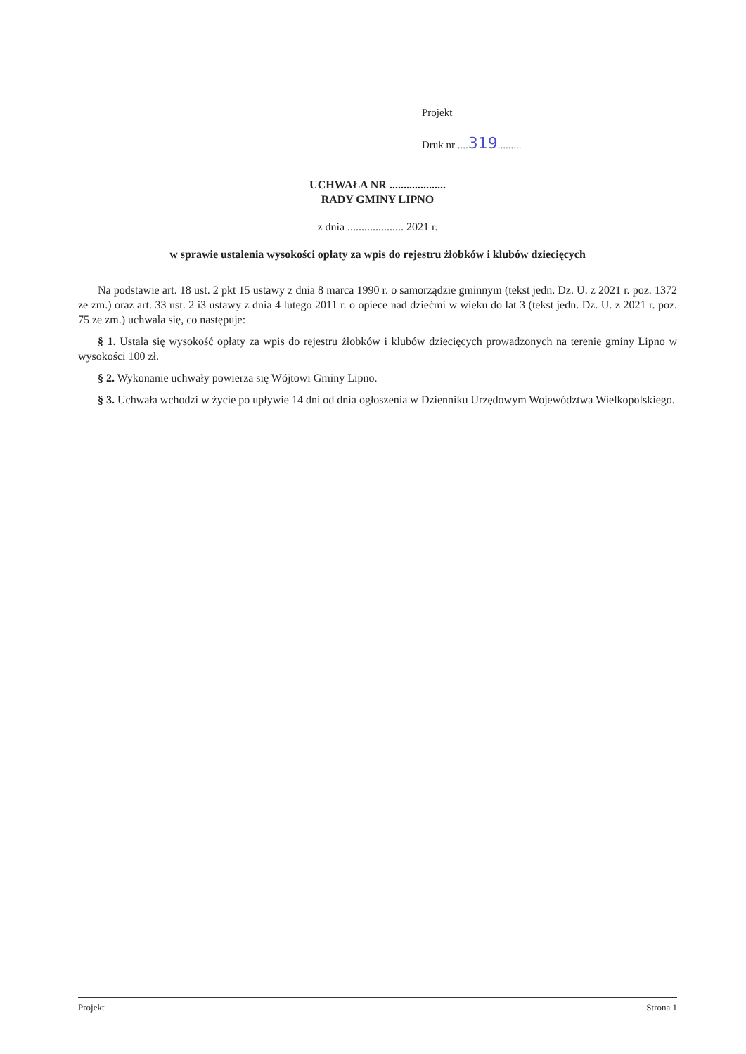Projekt
Druk nr ....319.........
UCHWAŁA NR ....................
RADY GMINY LIPNO
z dnia .................... 2021 r.
w sprawie ustalenia wysokości opłaty za wpis do rejestru żłobków i klubów dziecięcych
Na podstawie art. 18 ust. 2 pkt 15 ustawy z dnia 8 marca 1990 r. o samorządzie gminnym (tekst jedn. Dz. U. z 2021 r. poz. 1372 ze zm.) oraz art. 33 ust. 2 i3 ustawy z dnia 4 lutego 2011 r. o opiece nad dziećmi w wieku do lat 3 (tekst jedn. Dz. U. z 2021 r. poz. 75 ze zm.) uchwala się, co następuje:
§ 1. Ustala się wysokość opłaty za wpis do rejestru żłobków i klubów dziecięcych prowadzonych na terenie gminy Lipno w wysokości 100 zł.
§ 2. Wykonanie uchwały powierza się Wójtowi Gminy Lipno.
§ 3. Uchwała wchodzi w życie po upływie 14 dni od dnia ogłoszenia w Dzienniku Urzędowym Województwa Wielkopolskiego.
Projekt Strona 1